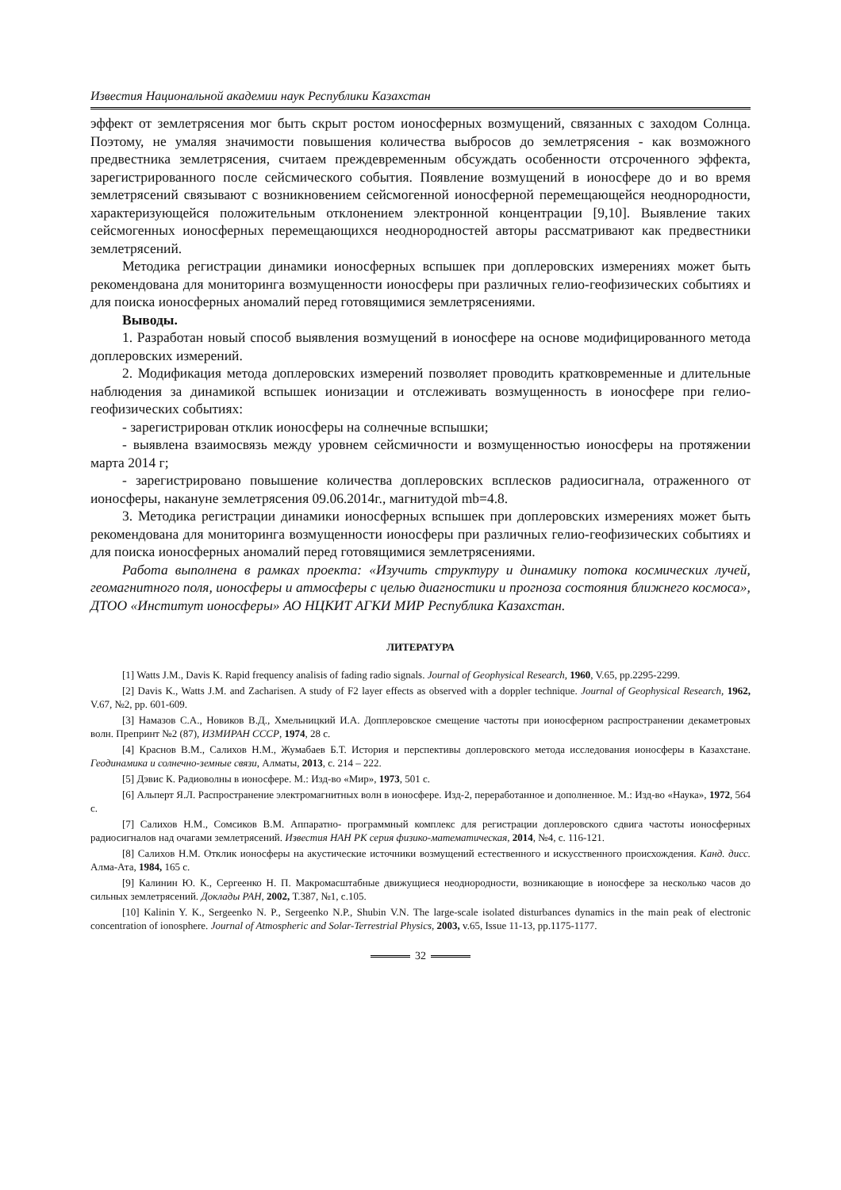Известия Национальной академии наук Республики Казахстан
эффект от землетрясения мог быть скрыт ростом ионосферных возмущений, связанных с заходом Солнца. Поэтому, не умаляя значимости повышения количества выбросов до землетрясения - как возможного предвестника землетрясения, считаем преждевременным обсуждать особенности отсроченного эффекта, зарегистрированного после сейсмического события. Появление возмущений в ионосфере до и во время землетрясений связывают с возникновением сейсмогенной ионосферной перемещающейся неоднородности, характеризующейся положительным отклонением электронной концентрации [9,10]. Выявление таких сейсмогенных ионосферных перемещающихся неоднородностей авторы рассматривают как предвестники землетрясений.
Методика регистрации динамики ионосферных вспышек при доплеровских измерениях может быть рекомендована для мониторинга возмущенности ионосферы при различных гелио-геофизических событиях и для поиска ионосферных аномалий перед готовящимися землетрясениями.
Выводы.
1. Разработан новый способ выявления возмущений в ионосфере на основе модифицированного метода доплеровских измерений.
2. Модификация метода доплеровских измерений позволяет проводить кратковременные и длительные наблюдения за динамикой вспышек ионизации и отслеживать возмущенность в ионосфере при гелио-геофизических событиях:
- зарегистрирован отклик ионосферы на солнечные вспышки;
- выявлена взаимосвязь между уровнем сейсмичности и возмущенностью ионосферы на протяжении марта 2014 г;
- зарегистрировано повышение количества доплеровских всплесков радиосигнала, отраженного от ионосферы, накануне землетрясения 09.06.2014г., магнитудой mb=4.8.
3. Методика регистрации динамики ионосферных вспышек при доплеровских измерениях может быть рекомендована для мониторинга возмущенности ионосферы при различных гелио-геофизических событиях и для поиска ионосферных аномалий перед готовящимися землетрясениями.
Работа выполнена в рамках проекта: «Изучить структуру и динамику потока космических лучей, геомагнитного поля, ионосферы и атмосферы с целью диагностики и прогноза состояния ближнего космоса», ДТОО «Институт ионосферы» АО НЦКИТ АГКИ МИР Республика Казахстан.
ЛИТЕРАТУРА
[1] Watts J.M., Davis K. Rapid frequency analisis of fading radio signals. Journal of Geophysical Research, 1960, V.65, pp.2295-2299.
[2] Davis K., Watts J.M. and Zacharisen. A study of F2 layer effects as observed with a doppler technique. Journal of Geophysical Research, 1962, V.67, №2, pp. 601-609.
[3] Намазов С.А., Новиков В.Д., Хмельницкий И.А. Допплеровское смещение частоты при ионосферном распространении декаметровых волн. Препринт №2 (87), ИЗМИРАН СССР, 1974, 28 с.
[4] Краснов В.М., Салихов Н.М., Жумабаев Б.Т. История и перспективы доплеровского метода исследования ионосферы в Казахстане. Геодинамика и солнечно-земные связи, Алматы, 2013, с. 214 – 222.
[5] Дэвис К. Радиоволны в ионосфере. М.: Изд-во «Мир», 1973, 501 с.
[6] Альперт Я.Л. Распространение электромагнитных волн в ионосфере. Изд-2, переработанное и дополненное. М.: Изд-во «Наука», 1972, 564 с.
[7] Салихов Н.М., Сомсиков В.М. Аппаратно- программный комплекс для регистрации доплеровского сдвига частоты ионосферных радиосигналов над очагами землетрясений. Известия НАН РК серия физико-математическая, 2014, №4, с. 116-121.
[8] Салихов Н.М. Отклик ионосферы на акустические источники возмущений естественного и искусственного происхождения. Канд. дисс. Алма-Ата, 1984, 165 с.
[9] Калинин Ю. К., Сергеенко Н. П. Макромасштабные движущиеся неоднородности, возникающие в ионосфере за несколько часов до сильных землетрясений. Доклады РАН, 2002, Т.387, №1, с.105.
[10] Kalinin Y. K., Sergeenko N. P., Sergeenko N.P., Shubin V.N. The large-scale isolated disturbances dynamics in the main peak of electronic concentration of ionosphere. Journal of Atmospheric and Solar-Terrestrial Physics, 2003, v.65, Issue 11-13, pp.1175-1177.
32